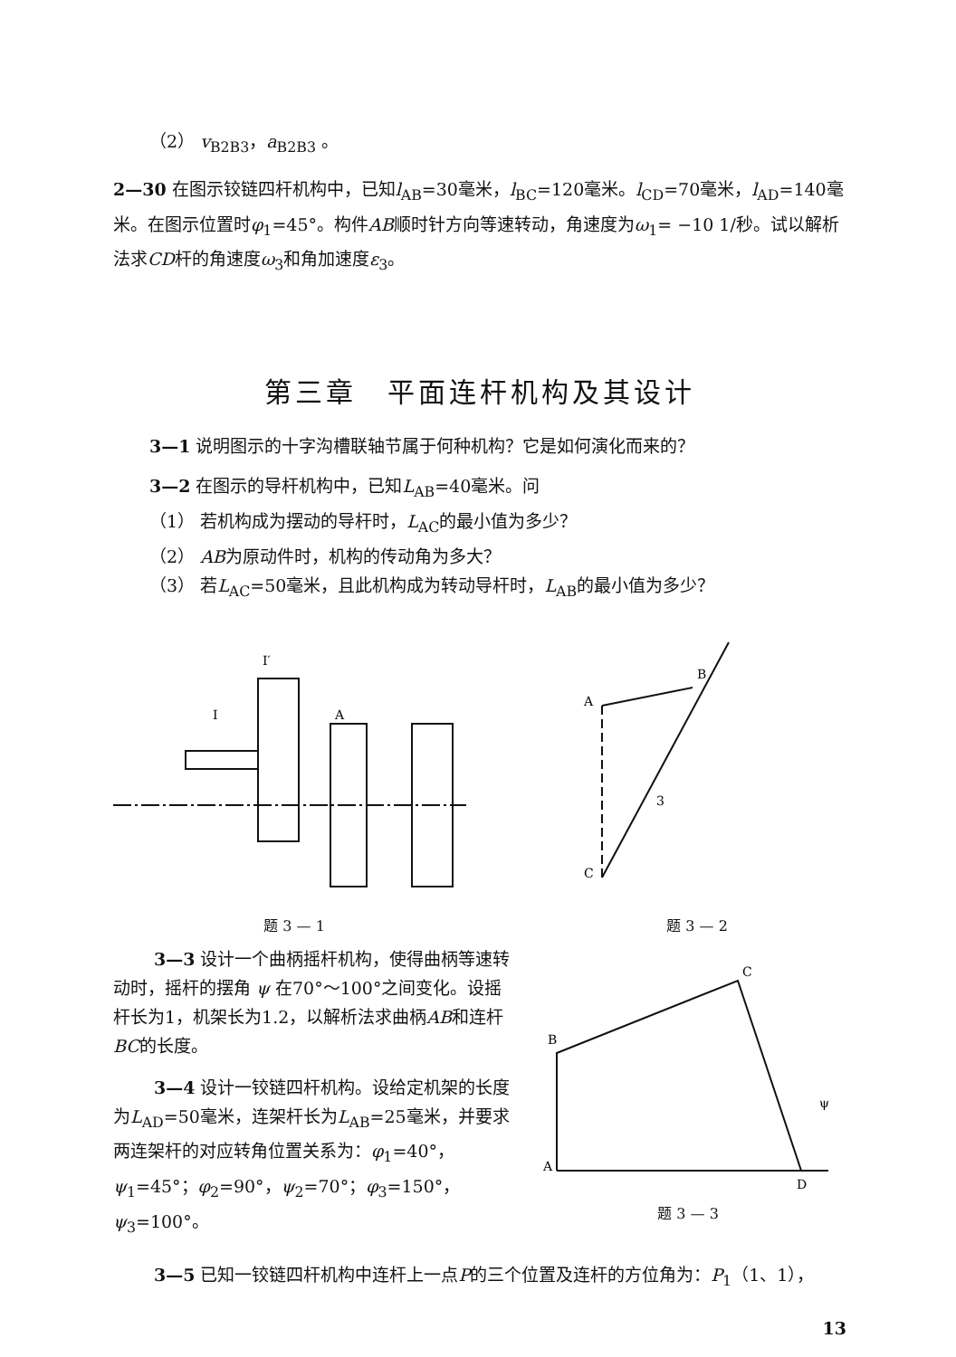（2） v<sub>B2B3</sub>，a<sub>B2B3</sub> 。
2—30 在图示铰链四杆机构中，已知l<sub>AB</sub>=30毫米，l<sub>BC</sub>=120毫米。l<sub>CD</sub>=70毫米，l<sub>AD</sub>=140毫米。在图示位置时φ<sub>1</sub>=45°。构件AB顺时针方向等速转动，角速度为ω<sub>1</sub>= −10 1/秒。试以解析法求CD杆的角速度ω<sub>3</sub>和角加速度ε<sub>3</sub>。
第三章　平面连杆机构及其设计
3—1 说明图示的十字沟槽联轴节属于何种机构？它是如何演化而来的？
3—2 在图示的导杆机构中，已知L<sub>AB</sub>=40毫米。问
（1） 若机构成为摆动的导杆时，L<sub>AC</sub>的最小值为多少？
（2） AB为原动件时，机构的传动角为多大？
（3） 若L<sub>AC</sub>=50毫米，且此机构成为转动导杆时，L<sub>AB</sub>的最小值为多少？
I′
I
A
A
B
C
3
题 3 — 1 题 3 — 2
3—3 设计一个曲柄摇杆机构，使得曲柄等速转动时，摇杆的摆角 ψ 在70°～100°之间变化。设摇杆长为1，机架长为1.2，以解析法求曲柄AB和连杆BC的长度。
3—4 设计一铰链四杆机构。设给定机架的长度为L<sub>AD</sub>=50毫米，连架杆长为L<sub>AB</sub>=25毫米，并要求两连架杆的对应转角位置关系为：φ<sub>1</sub>=40°，ψ<sub>1</sub>=45°；φ<sub>2</sub>=90°，ψ<sub>2</sub>=70°；φ<sub>3</sub>=150°，ψ<sub>3</sub>=100°。
B
C
A
D
ψ
题 3 — 3
3—5 已知一铰链四杆机构中连杆上一点P的三个位置及连杆的方位角为：P<sub>1</sub>（1、1），
13